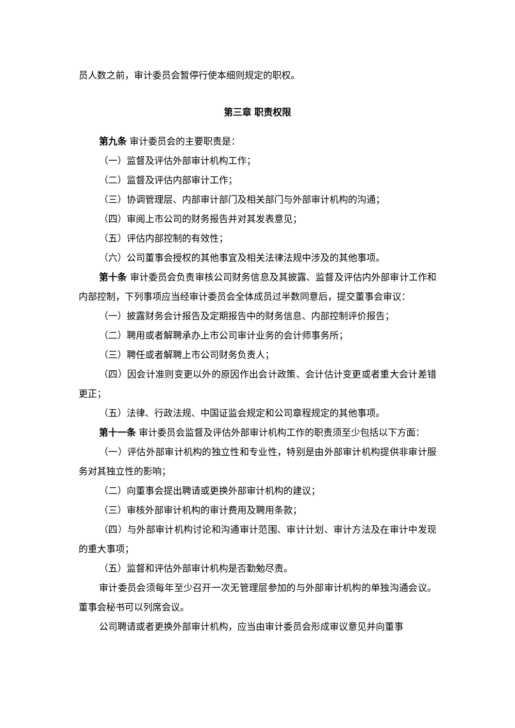员人数之前，审计委员会暂停行使本细则规定的职权。
第三章 职责权限
第九条 审计委员会的主要职责是：
（一）监督及评估外部审计机构工作；
（二）监督及评估内部审计工作；
（三）协调管理层、内部审计部门及相关部门与外部审计机构的沟通；
（四）审阅上市公司的财务报告并对其发表意见；
（五）评估内部控制的有效性；
（六）公司董事会授权的其他事宜及相关法律法规中涉及的其他事项。
第十条 审计委员会负责审核公司财务信息及其披露、监督及评估内外部审计工作和内部控制，下列事项应当经审计委员会全体成员过半数同意后，提交董事会审议：
（一）披露财务会计报告及定期报告中的财务信息、内部控制评价报告；
（二）聘用或者解聘承办上市公司审计业务的会计师事务所；
（三）聘任或者解聘上市公司财务负责人；
（四）因会计准则变更以外的原因作出会计政策、会计估计变更或者重大会计差错更正；
（五）法律、行政法规、中国证监会规定和公司章程规定的其他事项。
第十一条 审计委员会监督及评估外部审计机构工作的职责须至少包括以下方面：
（一）评估外部审计机构的独立性和专业性，特别是由外部审计机构提供非审计服务对其独立性的影响；
（二）向董事会提出聘请或更换外部审计机构的建议；
（三）审核外部审计机构的审计费用及聘用条款；
（四）与外部审计机构讨论和沟通审计范围、审计计划、审计方法及在审计中发现的重大事项；
（五）监督和评估外部审计机构是否勤勉尽责。
审计委员会须每年至少召开一次无管理层参加的与外部审计机构的单独沟通会议。董事会秘书可以列席会议。
公司聘请或者更换外部审计机构，应当由审计委员会形成审议意见并向董事